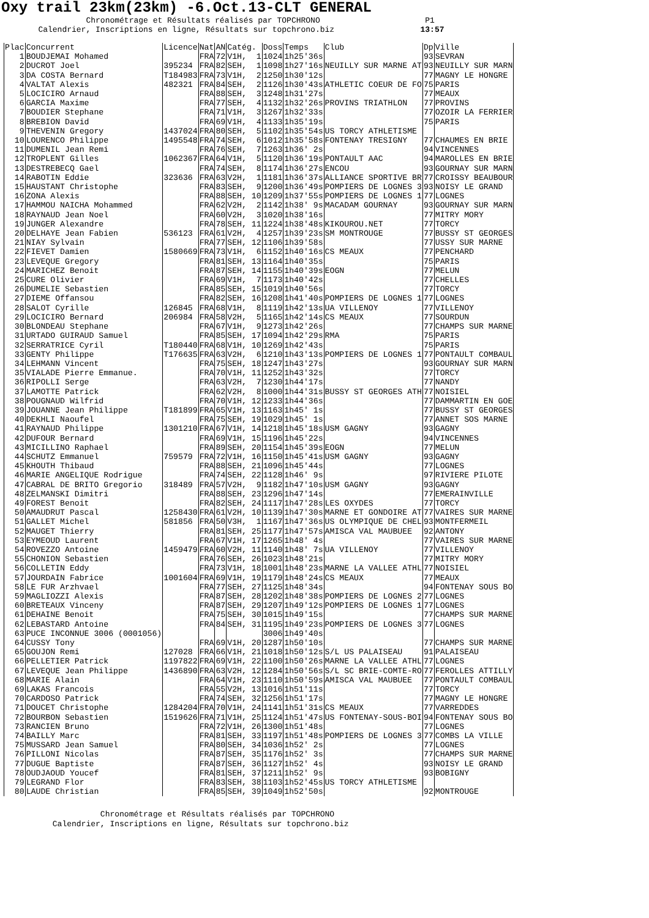Oxy trail 23km(23km) -6.Oct.13-CLT GENERAL
Chronométrage et Résultats réalisés par TOPCHRONO P1 Calendrier, Inscriptions en ligne, Résultats sur topchrono.biz 13:57
| Plac | Concurrent | Licence | Nat | AN | Catég. | Doss | Temps | Club | Dp | Ville |
| --- | --- | --- | --- | --- | --- | --- | --- | --- | --- | --- |
| 1 | BOUDJEMAI Mohamed | | FRA | 72 | V1H, 1 | 1024 | 1h25'36s | | 93 | SEVRAN |
| 2 | DUCROT Joel | 395234 | FRA | 82 | SEH, 1 | 1098 | 1h27'16s | NEUILLY SUR MARNE AT | 93 | NEUILLY SUR MARN |
| 3 | DA COSTA Bernard | T184983 | FRA | 73 | V1H, 2 | 1250 | 1h30'12s | | 77 | MAGNY LE HONGRE |
| 4 | VALTAT Alexis | 482321 | FRA | 84 | SEH, 2 | 1126 | 1h30'43s | ATHLETIC COEUR DE FO | 75 | PARIS |
| 5 | LOCICIRO Arnaud | | FRA | 88 | SEH, 3 | 1248 | 1h31'27s | | 77 | MEAUX |
| 6 | GARCIA Maxime | | FRA | 77 | SEH, 4 | 1132 | 1h32'26s | PROVINS TRIATHLON | 77 | PROVINS |
| 7 | BOUDIER Stephane | | FRA | 71 | V1H, 3 | 1267 | 1h32'33s | | 77 | OZOIR LA FERRIER |
| 8 | BREBION David | | FRA | 69 | V1H, 4 | 1133 | 1h35'19s | | 75 | PARIS |
| 9 | THEVENIN Gregory | 1437024 | FRA | 80 | SEH, 5 | 1102 | 1h35'54s | US TORCY ATHLETISME | | |
| 10 | LOURENCO Philippe | 1495548 | FRA | 74 | SEH, 6 | 1012 | 1h35'58s | FONTENAY TRESIGNY | 77 | CHAUMES EN BRIE |
| 11 | DUMENIL Jean Remi | | FRA | 76 | SEH, 7 | 1263 | 1h36' 2s | | 94 | VINCENNES |
| 12 | TROPLENT Gilles | 1062367 | FRA | 64 | V1H, 5 | 1120 | 1h36'19s | PONTAULT AAC | 94 | MAROLLES EN BRIE |
| 13 | DESTREBECQ Gael | | FRA | 74 | SEH, 8 | 1174 | 1h36'27s | ENCOU | 93 | GOURNAY SUR MARN |
| 14 | RABOTIN Eddie | 323636 | FRA | 63 | V2H, 1 | 1181 | 1h36'37s | ALLIANCE SPORTIVE BR | 77 | CROISSY BEAUBOUR |
| 15 | HAUSTANT Christophe | | FRA | 83 | SEH, 9 | 1200 | 1h36'49s | POMPIERS DE LOGNES 3 | 93 | NOISY LE GRAND |
| 16 | ZONA Alexis | | FRA | 88 | SEH, 10 | 1209 | 1h37'55s | POMPIERS DE LOGNES 1 | 77 | LOGNES |
| 17 | HAMMOU NAICHA Mohammed | | FRA | 62 | V2H, 2 | 1142 | 1h38' 9s | MACADAM GOURNAY | 93 | GOURNAY SUR MARN |
| 18 | RAYNAUD Jean Noel | | FRA | 60 | V2H, 3 | 1020 | 1h38'16s | | 77 | MITRY MORY |
| 19 | JUNGER Alexandre | | FRA | 78 | SEH, 11 | 1224 | 1h38'48s | KIKOUROU.NET | 77 | TORCY |
| 20 | DELHAYE Jean Fabien | 536123 | FRA | 61 | V2H, 4 | 1257 | 1h39'23s | SM MONTROUGE | 77 | BUSSY ST GEORGES |
| 21 | NIAY Sylvain | | FRA | 77 | SEH, 12 | 1106 | 1h39'58s | | 77 | USSY SUR MARNE |
| 22 | FIEVET Damien | 1580669 | FRA | 73 | V1H, 6 | 1152 | 1h40'16s | CS MEAUX | 77 | PENCHARD |
| 23 | LEVEQUE Gregory | | FRA | 81 | SEH, 13 | 1164 | 1h40'35s | | 75 | PARIS |
| 24 | MARICHEZ Benoit | | FRA | 87 | SEH, 14 | 1155 | 1h40'39s | EOGN | 77 | MELUN |
| 25 | CURE Olivier | | FRA | 69 | V1H, 7 | 1173 | 1h40'42s | | 77 | CHELLES |
| 26 | DUMELIE Sebastien | | FRA | 85 | SEH, 15 | 1019 | 1h40'56s | | 77 | TORCY |
| 27 | DIEME Offansou | | FRA | 82 | SEH, 16 | 1208 | 1h41'40s | POMPIERS DE LOGNES 1 | 77 | LOGNES |
| 28 | SALOT Cyrille | 126845 | FRA | 68 | V1H, 8 | 1119 | 1h42'13s | UA VILLENOY | 77 | VILLENOY |
| 29 | LOCICIRO Bernard | 206984 | FRA | 58 | V2H, 5 | 1165 | 1h42'14s | CS MEAUX | 77 | SOURDUN |
| 30 | BLONDEAU Stephane | | FRA | 67 | V1H, 9 | 1273 | 1h42'26s | | 77 | CHAMPS SUR MARNE |
| 31 | URTADO GUIRAUD Samuel | | FRA | 85 | SEH, 17 | 1094 | 1h42'29s | RMA | 75 | PARIS |
| 32 | SERRATRICE Cyril | T180440 | FRA | 68 | V1H, 10 | 1269 | 1h42'43s | | 75 | PARIS |
| 33 | GENTY Philippe | T176635 | FRA | 63 | V2H, 6 | 1210 | 1h43'13s | POMPIERS DE LOGNES 1 | 77 | PONTAULT COMBAUL |
| 34 | LEHMANN Vincent | | FRA | 75 | SEH, 18 | 1247 | 1h43'27s | | 93 | GOURNAY SUR MARN |
| 35 | VIALADE Pierre Emmanue. | | FRA | 70 | V1H, 11 | 1252 | 1h43'32s | | 77 | TORCY |
| 36 | RIPOLLI Serge | | FRA | 63 | V2H, 7 | 1230 | 1h44'17s | | 77 | NANDY |
| 37 | LAMOTTE Patrick | | FRA | 62 | V2H, 8 | 1000 | 1h44'31s | BUSSY ST GEORGES ATH | 77 | NOISIEL |
| 38 | POUGNAUD Wilfrid | | FRA | 70 | V1H, 12 | 1233 | 1h44'36s | | 77 | DAMMARTIN EN GOE |
| 39 | JOUANNE Jean Philippe | T181899 | FRA | 65 | V1H, 13 | 1163 | 1h45' 1s | | 77 | BUSSY ST GEORGES |
| 40 | DEKHLI Naoufel | | FRA | 75 | SEH, 19 | 1029 | 1h45' 1s | | 77 | ANNET SOS MARNE |
| 41 | RAYNAUD Philippe | 1301210 | FRA | 67 | V1H, 14 | 1218 | 1h45'18s | USM GAGNY | 93 | GAGNY |
| 42 | DUFOUR Bernard | | FRA | 69 | V1H, 15 | 1196 | 1h45'22s | | 94 | VINCENNES |
| 43 | MICILLINO Raphael | | FRA | 89 | SEH, 20 | 1154 | 1h45'39s | EOGN | 77 | MELUN |
| 44 | SCHUTZ Emmanuel | 759579 | FRA | 72 | V1H, 16 | 1150 | 1h45'41s | USM GAGNY | 93 | GAGNY |
| 45 | KHOUTH Thibaud | | FRA | 88 | SEH, 21 | 1096 | 1h45'44s | | 77 | LOGNES |
| 46 | MARIE ANGELIQUE Rodrigue | | FRA | 74 | SEH, 22 | 1128 | 1h46' 9s | | 97 | RIVIERE PILOTE |
| 47 | CABRAL DE BRITO Gregorio | 318489 | FRA | 57 | V2H, 9 | 1182 | 1h47'10s | USM GAGNY | 93 | GAGNY |
| 48 | ZELMANSKI Dimitri | | FRA | 88 | SEH, 23 | 1296 | 1h47'14s | | 77 | EMERAINVILLE |
| 49 | FOREST Benoit | | FRA | 82 | SEH, 24 | 1117 | 1h47'28s | LES OXYDES | 77 | TORCY |
| 50 | AMAUDRUT Pascal | 1258430 | FRA | 61 | V2H, 10 | 1139 | 1h47'30s | MARNE ET GONDOIRE AT | 77 | VAIRES SUR MARNE |
| 51 | GALLET Michel | 581856 | FRA | 50 | V3H, 1 | 1167 | 1h47'36s | US OLYMPIQUE DE CHEL | 93 | MONTFERMEIL |
| 52 | MAUGET Thierry | | FRA | 81 | SEH, 25 | 1177 | 1h47'57s | AMISCA VAL MAUBUEE | 92 | ANTONY |
| 53 | EYMEOUD Laurent | | FRA | 67 | V1H, 17 | 1265 | 1h48' 4s | | 77 | VAIRES SUR MARNE |
| 54 | ROVEZZO Antoine | 1459479 | FRA | 60 | V2H, 11 | 1140 | 1h48' 7s | UA VILLENOY | 77 | VILLENOY |
| 55 | CHONION Sebastien | | FRA | 76 | SEH, 26 | 1023 | 1h48'21s | | 77 | MITRY MORY |
| 56 | COLLETIN Eddy | | FRA | 73 | V1H, 18 | 1001 | 1h48'23s | MARNE LA VALLEE ATHL | 77 | NOISIEL |
| 57 | JOURDAIN Fabrice | 1001604 | FRA | 69 | V1H, 19 | 1179 | 1h48'24s | CS MEAUX | 77 | MEAUX |
| 58 | LE FUR Arzhvael | | FRA | 77 | SEH, 27 | 1125 | 1h48'34s | | 94 | FONTENAY SOUS BO |
| 59 | MAGLIOZZI Alexis | | FRA | 87 | SEH, 28 | 1202 | 1h48'38s | POMPIERS DE LOGNES 2 | 77 | LOGNES |
| 60 | BRETEAUX Vinceny | | FRA | 87 | SEH, 29 | 1207 | 1h49'12s | POMPIERS DE LOGNES 1 | 77 | LOGNES |
| 61 | DEHAINE Benoit | | FRA | 75 | SEH, 30 | 1015 | 1h49'15s | | 77 | CHAMPS SUR MARNE |
| 62 | LEBASTARD Antoine | | FRA | 84 | SEH, 31 | 1195 | 1h49'23s | POMPIERS DE LOGNES 3 | 77 | LOGNES |
| 63 | PUCE INCONNUE 3006 (0001056) | | | | | 3006 | 1h49'40s | | | |
| 64 | CUSSY Tony | | FRA | 69 | V1H, 20 | 1287 | 1h50'10s | | 77 | CHAMPS SUR MARNE |
| 65 | GOUJON Remi | 127028 | FRA | 66 | V1H, 21 | 1018 | 1h50'12s | S/L US PALAISEAU | 91 | PALAISEAU |
| 66 | PELLETIER Patrick | 1197822 | FRA | 69 | V1H, 22 | 1100 | 1h50'26s | MARNE LA VALLEE ATHL | 77 | LOGNES |
| 67 | LEVEQUE Jean Philippe | 1436890 | FRA | 63 | V2H, 12 | 1284 | 1h50'56s | S/L SC BRIE-COMTE-RO | 77 | FEROLLES ATTILLY |
| 68 | MARIE Alain | | FRA | 64 | V1H, 23 | 1110 | 1h50'59s | AMISCA VAL MAUBUEE | 77 | PONTAULT COMBAUL |
| 69 | LAKAS Francois | | FRA | 55 | V2H, 13 | 1016 | 1h51'11s | | 77 | TORCY |
| 70 | CARDOSO Patrick | | FRA | 74 | SEH, 32 | 1256 | 1h51'17s | | 77 | MAGNY LE HONGRE |
| 71 | DOUCET Christophe | 1284204 | FRA | 70 | V1H, 24 | 1141 | 1h51'31s | CS MEAUX | 77 | VARREDDES |
| 72 | BOURBON Sebastien | 1519626 | FRA | 71 | V1H, 25 | 1124 | 1h51'47s | US FONTENAY-SOUS-BOI | 94 | FONTENAY SOUS BO |
| 73 | RANCIEN Bruno | | FRA | 72 | V1H, 26 | 1300 | 1h51'48s | | 77 | LOGNES |
| 74 | BAILLY Marc | | FRA | 81 | SEH, 33 | 1197 | 1h51'48s | POMPIERS DE LOGNES 3 | 77 | COMBS LA VILLE |
| 75 | MUSSARD Jean Samuel | | FRA | 80 | SEH, 34 | 1036 | 1h52' 2s | | 77 | LOGNES |
| 76 | PILLONI Nicolas | | FRA | 87 | SEH, 35 | 1176 | 1h52' 3s | | 77 | CHAMPS SUR MARNE |
| 77 | DUGUE Baptiste | | FRA | 87 | SEH, 36 | 1127 | 1h52' 4s | | 93 | NOISY LE GRAND |
| 78 | OUDJAOUD Youcef | | FRA | 81 | SEH, 37 | 1211 | 1h52' 9s | | 93 | BOBIGNY |
| 79 | LEGRAND Flor | | FRA | 83 | SEH, 38 | 1103 | 1h52'45s | US TORCY ATHLETISME | | |
| 80 | LAUDE Christian | | FRA | 85 | SEH, 39 | 1049 | 1h52'50s | | 92 | MONTROUGE |
Chronométrage et Résultats réalisés par TOPCHRONO Calendrier, Inscriptions en ligne, Résultats sur topchrono.biz